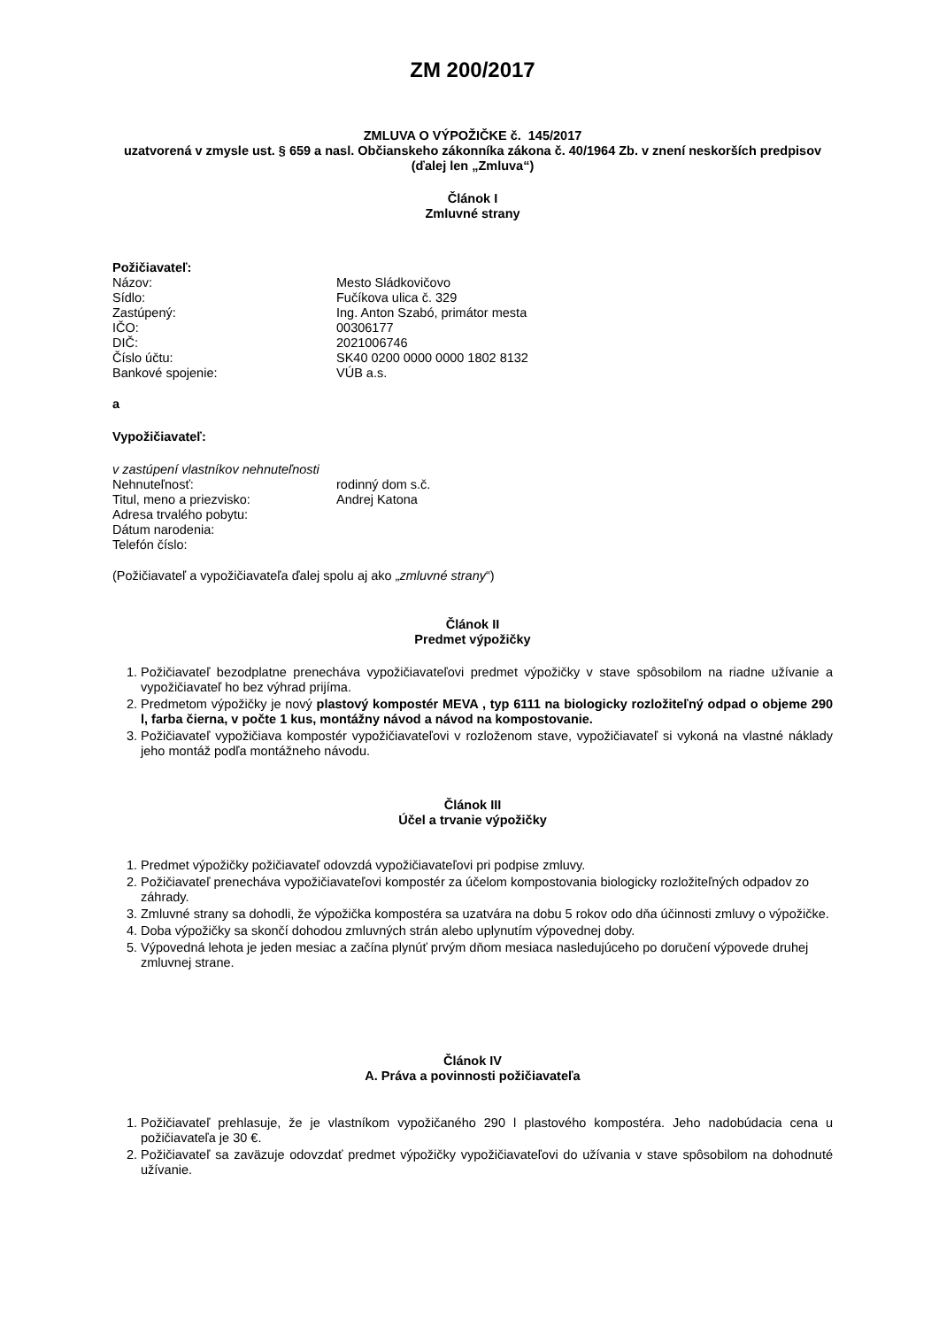ZM 200/2017
ZMLUVA O VÝPOŽIČKE č. 145/2017
uzatvorená v zmysle ust. § 659 a nasl. Občianskeho zákonníka zákona č. 40/1964 Zb. v znení neskorších predpisov
(ďalej len „Zmluva“)
Článok I
Zmluvné strany
Požičiavateľ:
Názov: Mesto Sládkovičovo Sídlo: Fučíkova ulica č. 329 Zastúpený: Ing. Anton Szabó, primátor mesta IČO: 00306177 DIČ: 2021006746 Číslo účtu: SK40 0200 0000 0000 1802 8132 Bankové spojenie: VÚB a.s.
a
Vypožičiavateľ:
v zastúpení vlastníkov nehnuteľnosti
Nehnuteľnosť: rodinný dom s.č. Titul, meno a priezvisko: Andrej Katona Adresa trvalého pobytu: Dátum narodenia: Telefón číslo:
(Požičiavateľ a vypožičiavateľa ďalej spolu aj ako „zmluvné strany“)
Článok II
Predmet výpožičky
1. Požičiavateľ bezodplatne prenecháva vypožičiavateľovi predmet výpožičky v stave spôsobilom na riadne užívanie a vypožičiavateľ ho bez výhrad prijíma.
2. Predmetom výpožičky je nový plastový kompostér MEVA , typ 6111 na biologicky rozložiteľný odpad o objeme 290 l, farba čierna, v počte 1 kus, montážny návod a návod na kompostovanie.
3. Požičiavateľ vypožičiava kompostér vypožičiavateľovi v rozloženom stave, vypožičiavateľ si vykoná na vlastné náklady jeho montáž podľa montážneho návodu.
Článok III
Účel a trvanie výpožičky
1. Predmet výpožičky požičiavateľ odovzdá vypožičiavateľovi pri podpise zmluvy.
2. Požičiavateľ prenecháva vypožičiavateľovi kompostér za účelom kompostovania biologicky rozložiteľných odpadov zo záhrady.
3. Zmluvné strany sa dohodli, že výpožička kompostéra sa uzatvára na dobu 5 rokov odo dňa účinnosti zmluvy o výpožičke.
4. Doba výpožičky sa skončí dohodou zmluvných strán alebo uplynutím výpovednej doby.
5. Výpovedná lehota je jeden mesiac a začína plynúť prvým dňom mesiaca nasledujúceho po doručení výpovede druhej zmluvnej strane.
Článok IV
A. Práva a povinnosti požičiavateľa
1. Požičiavateľ prehlasuje, že je vlastníkom vypožičaného 290 l plastového kompostéra. Jeho nadobúdacia cena u požičiavateľa je 30 €.
2. Požičiavateľ sa zaväzuje odovzdať predmet výpožičky vypožičiavateľovi do užívania v stave spôsobilom na dohodnuté užívanie.